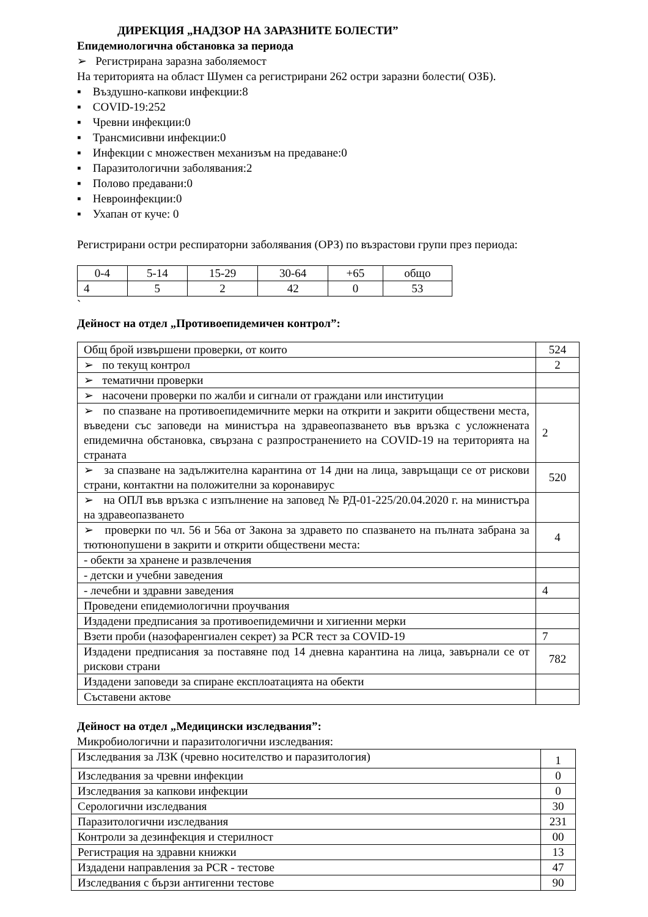ДИРЕКЦИЯ „НАДЗОР НА ЗАРАЗНИТЕ БОЛЕСТИ”
Епидемиологична обстановка за периода
➢ Регистрирана заразна заболяемост
На територията на област Шумен са регистрирани 262 остри заразни болести( ОЗБ).
▪ Въздушно-капкови инфекции:8
▪ COVID-19:252
▪ Чревни инфекции:0
▪ Трансмисивни инфекции:0
▪ Инфекции с множествен механизъм на предаване:0
▪ Паразитологични заболявания:2
▪ Полово предавани:0
▪ Невроинфекции:0
▪ Ухапан от куче: 0
Регистрирани остри респираторни заболявания (ОРЗ) по възрастови групи през периода:
| 0-4 | 5-14 | 15-29 | 30-64 | +65 | общо |
| 4 | 5 | 2 | 42 | 0 | 53 |
`
Дейност на отдел „Противоепидемичен контрол”:
| Общ брой извършени проверки, от които | 524 |
| ➢ по текущ контрол | 2 |
| ➢ тематични проверки | |
| ➢ насочени проверки по жалби и сигнали от граждани или институции | |
| ➢ по спазване на противоепидемичните мерки на открити и закрити обществени места, въведени със заповеди на министъра на здравеопазването във връзка с усложнената епидемична обстановка, свързана с разпространението на COVID-19 на територията на страната | 2 |
| ➢ за спазване на задължителна карантина от 14 дни на лица, завръщащи се от рискови страни, контактни на положителни за коронавирус | 520 |
| ➢ на ОПЛ във връзка с изпълнение на заповед № РД-01-225/20.04.2020 г. на министъра на здравеопазването | |
| ➢ проверки по чл. 56 и 56а от Закона за здравето по спазването на пълната забрана за тютюнопушени в закрити и открити обществени места: | 4 |
| - обекти за хранене и развлечения | |
| - детски и учебни заведения | |
| - лечебни и здравни заведения | 4 |
| Проведени епидемиологични проучвания | |
| Издадени предписания за противоепидемични и хигиенни мерки | |
| Взети проби (назофаренгиален секрет) за PCR тест за COVID-19 | 7 |
| Издадени предписания за поставяне под 14 дневна карантина на лица, завърнали се от рискови страни | 782 |
| Издадени заповеди за спиране експлоатацията на обекти | |
| Съставени актове | |
Дейност на отдел „Медицински изследвания”:
Микробиологични и паразитологични изследвания:
| Изследвания за ЛЗК (чревно носителство и паразитология) | 1 |
| Изследвания за чревни инфекции | 0 |
| Изследвания за капкови инфекции | 0 |
| Серологични изследвания | 30 |
| Паразитологични изследвания | 231 |
| Контроли за дезинфекция и стерилност | 00 |
| Регистрация на здравни книжки | 13 |
| Издадени направления за PCR - тестове | 47 |
| Изследвания с бързи антигенни тестове | 90 |